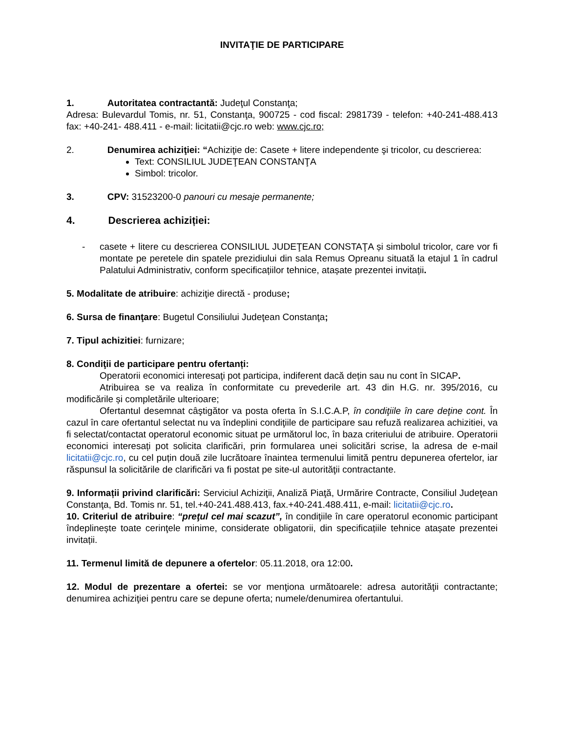INVITAŢIE DE PARTICIPARE
1. Autoritatea contractantă: Judeţul Constanţa;
Adresa: Bulevardul Tomis, nr. 51, Constanţa, 900725 - cod fiscal: 2981739 - telefon: +40-241-488.413 fax: +40-241- 488.411 - e-mail: licitatii@cjc.ro web: www.cjc.ro;
2. Denumirea achiziţiei: “Achiziţie de: Casete + litere independente şi tricolor, cu descrierea:
Text: CONSILIUL JUDEŢEAN CONSTANŢA
Simbol: tricolor.
3. CPV: 31523200-0 panouri cu mesaje permanente;
4. Descrierea achiziției:
- casete + litere cu descrierea CONSILIUL JUDEŢEAN CONSTAŢA și simbolul tricolor, care vor fi montate pe peretele din spatele prezidiului din sala Remus Opreanu situată la etajul 1 în cadrul Palatului Administrativ, conform specificațiilor tehnice, atașate prezentei invitații.
5. Modalitate de atribuire: achiziţie directă - produse;
6. Sursa de finanţare: Bugetul Consiliului Judeţean Constanţa;
7. Tipul achizitiei: furnizare;
8. Condiţii de participare pentru ofertanți:
Operatorii economici interesaţi pot participa, indiferent dacă dețin sau nu cont în SICAP.
Atribuirea se va realiza în conformitate cu prevederile art. 43 din H.G. nr. 395/2016, cu modificările și completările ulterioare;
Ofertantul desemnat câştigător va posta oferta în S.I.C.A.P, în condiţiile în care deţine cont. În cazul în care ofertantul selectat nu va îndeplini condiţiile de participare sau refuză realizarea achizitiei, va fi selectat/contactat operatorul economic situat pe următorul loc, în baza criteriului de atribuire. Operatorii economici interesați pot solicita clarificări, prin formularea unei solicitări scrise, la adresa de e-mail licitatii@cjc.ro, cu cel puțin două zile lucrătoare înaintea termenului limită pentru depunerea ofertelor, iar răspunsul la solicitările de clarificări va fi postat pe site-ul autorităţii contractante.
9. Informații privind clarificări: Serviciul Achiziţii, Analiză Piaţă, Urmărire Contracte, Consiliul Judeţean Constanţa, Bd. Tomis nr. 51, tel.+40-241.488.413, fax.+40-241.488.411, e-mail: licitatii@cjc.ro.
10. Criteriul de atribuire: “preţul cel mai scazut”, în condiţiile în care operatorul economic participant îndeplinește toate cerinţele minime, considerate obligatorii, din specificațiile tehnice atașate prezentei invitații.
11. Termenul limită de depunere a ofertelor: 05.11.2018, ora 12:00.
12. Modul de prezentare a ofertei: se vor menţiona următoarele: adresa autorităţii contractante; denumirea achiziţiei pentru care se depune oferta; numele/denumirea ofertantului.